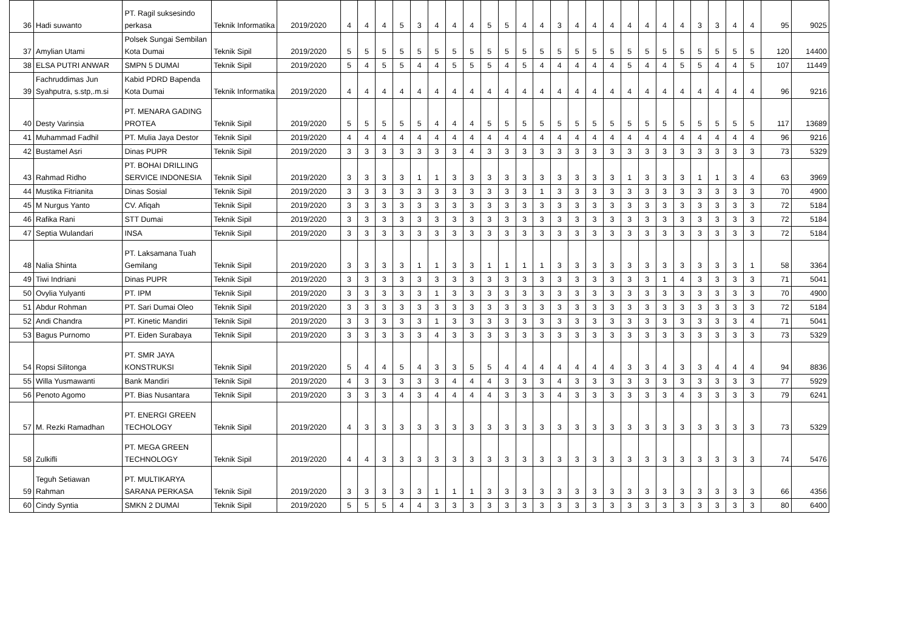| 36 | Hadi suwanto | PT. Ragil suksesindo perkasa | Teknik Informatika | 2019/2020 | 4 | 4 | 4 | 5 | 3 | 4 | 4 | 4 | 5 | 5 | 4 | 4 | 3 | 4 | 4 | 4 | 4 | 4 | 4 | 4 | 3 | 3 | 4 | 4 | 95 | 9025 |
| 37 | Amylian Utami | Polsek Sungai Sembilan Kota Dumai | Teknik Sipil | 2019/2020 | 5 | 5 | 5 | 5 | 5 | 5 | 5 | 5 | 5 | 5 | 5 | 5 | 5 | 5 | 5 | 5 | 5 | 5 | 5 | 5 | 5 | 5 | 5 | 5 | 120 | 14400 |
| 38 | ELSA PUTRI ANWAR | SMPN 5 DUMAI | Teknik Sipil | 2019/2020 | 5 | 4 | 5 | 5 | 4 | 4 | 5 | 5 | 5 | 4 | 5 | 4 | 4 | 4 | 4 | 4 | 5 | 4 | 4 | 5 | 5 | 4 | 4 | 5 | 107 | 11449 |
| 39 | Fachruddimas Jun Syahputra, s.stp,.m.si | Kabid PDRD Bapenda Kota Dumai | Teknik Informatika | 2019/2020 | 4 | 4 | 4 | 4 | 4 | 4 | 4 | 4 | 4 | 4 | 4 | 4 | 4 | 4 | 4 | 4 | 4 | 4 | 4 | 4 | 4 | 4 | 4 | 4 | 96 | 9216 |
| 40 | Desty Varinsia | PT. MENARA GADING PROTEA | Teknik Sipil | 2019/2020 | 5 | 5 | 5 | 5 | 5 | 4 | 4 | 4 | 5 | 5 | 5 | 5 | 5 | 5 | 5 | 5 | 5 | 5 | 5 | 5 | 5 | 5 | 5 | 5 | 117 | 13689 |
| 41 | Muhammad Fadhil | PT. Mulia Jaya Destor | Teknik Sipil | 2019/2020 | 4 | 4 | 4 | 4 | 4 | 4 | 4 | 4 | 4 | 4 | 4 | 4 | 4 | 4 | 4 | 4 | 4 | 4 | 4 | 4 | 4 | 4 | 4 | 4 | 96 | 9216 |
| 42 | Bustamel Asri | Dinas PUPR | Teknik Sipil | 2019/2020 | 3 | 3 | 3 | 3 | 3 | 3 | 3 | 4 | 3 | 3 | 3 | 3 | 3 | 3 | 3 | 3 | 3 | 3 | 3 | 3 | 3 | 3 | 3 | 3 | 73 | 5329 |
| 43 | Rahmad Ridho | PT. BOHAI DRILLING SERVICE INDONESIA | Teknik Sipil | 2019/2020 | 3 | 3 | 3 | 3 | 1 | 1 | 3 | 3 | 3 | 3 | 3 | 3 | 3 | 3 | 3 | 3 | 1 | 3 | 3 | 3 | 1 | 1 | 3 | 4 | 63 | 3969 |
| 44 | Mustika Fitrianita | Dinas Sosial | Teknik Sipil | 2019/2020 | 3 | 3 | 3 | 3 | 3 | 3 | 3 | 3 | 3 | 3 | 3 | 1 | 3 | 3 | 3 | 3 | 3 | 3 | 3 | 3 | 3 | 3 | 3 | 3 | 70 | 4900 |
| 45 | M Nurgus Yanto | CV. Afiqah | Teknik Sipil | 2019/2020 | 3 | 3 | 3 | 3 | 3 | 3 | 3 | 3 | 3 | 3 | 3 | 3 | 3 | 3 | 3 | 3 | 3 | 3 | 3 | 3 | 3 | 3 | 3 | 3 | 72 | 5184 |
| 46 | Rafika Rani | STT Dumai | Teknik Sipil | 2019/2020 | 3 | 3 | 3 | 3 | 3 | 3 | 3 | 3 | 3 | 3 | 3 | 3 | 3 | 3 | 3 | 3 | 3 | 3 | 3 | 3 | 3 | 3 | 3 | 3 | 72 | 5184 |
| 47 | Septia Wulandari | INSA | Teknik Sipil | 2019/2020 | 3 | 3 | 3 | 3 | 3 | 3 | 3 | 3 | 3 | 3 | 3 | 3 | 3 | 3 | 3 | 3 | 3 | 3 | 3 | 3 | 3 | 3 | 3 | 3 | 72 | 5184 |
| 48 | Nalia Shinta | PT. Laksamana Tuah Gemilang | Teknik Sipil | 2019/2020 | 3 | 3 | 3 | 3 | 1 | 1 | 3 | 3 | 1 | 1 | 1 | 1 | 3 | 3 | 3 | 3 | 3 | 3 | 3 | 3 | 3 | 3 | 3 | 1 | 58 | 3364 |
| 49 | Tiwi Indriani | Dinas PUPR | Teknik Sipil | 2019/2020 | 3 | 3 | 3 | 3 | 3 | 3 | 3 | 3 | 3 | 3 | 3 | 3 | 3 | 3 | 3 | 3 | 3 | 3 | 1 | 4 | 3 | 3 | 3 | 3 | 71 | 5041 |
| 50 | Ovylia Yulyanti | PT. IPM | Teknik Sipil | 2019/2020 | 3 | 3 | 3 | 3 | 3 | 1 | 3 | 3 | 3 | 3 | 3 | 3 | 3 | 3 | 3 | 3 | 3 | 3 | 3 | 3 | 3 | 3 | 3 | 3 | 70 | 4900 |
| 51 | Abdur Rohman | PT. Sari Dumai Oleo | Teknik Sipil | 2019/2020 | 3 | 3 | 3 | 3 | 3 | 3 | 3 | 3 | 3 | 3 | 3 | 3 | 3 | 3 | 3 | 3 | 3 | 3 | 3 | 3 | 3 | 3 | 3 | 3 | 72 | 5184 |
| 52 | Andi Chandra | PT. Kinetic Mandiri | Teknik Sipil | 2019/2020 | 3 | 3 | 3 | 3 | 3 | 1 | 3 | 3 | 3 | 3 | 3 | 3 | 3 | 3 | 3 | 3 | 3 | 3 | 3 | 3 | 3 | 3 | 3 | 4 | 71 | 5041 |
| 53 | Bagus Purnomo | PT. Eiden Surabaya | Teknik Sipil | 2019/2020 | 3 | 3 | 3 | 3 | 3 | 4 | 3 | 3 | 3 | 3 | 3 | 3 | 3 | 3 | 3 | 3 | 3 | 3 | 3 | 3 | 3 | 3 | 3 | 3 | 73 | 5329 |
| 54 | Ropsi Silitonga | PT. SMR JAYA KONSTRUKSI | Teknik Sipil | 2019/2020 | 5 | 4 | 4 | 5 | 4 | 3 | 3 | 5 | 5 | 4 | 4 | 4 | 4 | 4 | 4 | 4 | 3 | 3 | 4 | 3 | 3 | 4 | 4 | 4 | 94 | 8836 |
| 55 | Willa Yusmawanti | Bank Mandiri | Teknik Sipil | 2019/2020 | 4 | 3 | 3 | 3 | 3 | 3 | 4 | 4 | 4 | 3 | 3 | 3 | 4 | 3 | 3 | 3 | 3 | 3 | 3 | 3 | 3 | 3 | 3 | 3 | 77 | 5929 |
| 56 | Penoto Agomo | PT. Bias Nusantara | Teknik Sipil | 2019/2020 | 3 | 3 | 3 | 4 | 3 | 4 | 4 | 4 | 4 | 3 | 3 | 3 | 4 | 3 | 3 | 3 | 3 | 3 | 3 | 4 | 3 | 3 | 3 | 3 | 79 | 6241 |
| 57 | M. Rezki Ramadhan | PT. ENERGI GREEN TECHOLOGY | Teknik Sipil | 2019/2020 | 4 | 3 | 3 | 3 | 3 | 3 | 3 | 3 | 3 | 3 | 3 | 3 | 3 | 3 | 3 | 3 | 3 | 3 | 3 | 3 | 3 | 3 | 3 | 3 | 73 | 5329 |
| 58 | Zulkifli | PT. MEGA GREEN TECHNOLOGY | Teknik Sipil | 2019/2020 | 4 | 4 | 3 | 3 | 3 | 3 | 3 | 3 | 3 | 3 | 3 | 3 | 3 | 3 | 3 | 3 | 3 | 3 | 3 | 3 | 3 | 3 | 3 | 3 | 74 | 5476 |
| 59 | Teguh Setiawan Rahman | PT. MULTIKARYA SARANA PERKASA | Teknik Sipil | 2019/2020 | 3 | 3 | 3 | 3 | 3 | 1 | 1 | 1 | 3 | 3 | 3 | 3 | 3 | 3 | 3 | 3 | 3 | 3 | 3 | 3 | 3 | 3 | 3 | 3 | 66 | 4356 |
| 60 | Cindy Syntia | SMKN 2 DUMAI | Teknik Sipil | 2019/2020 | 5 | 5 | 5 | 4 | 4 | 3 | 3 | 3 | 3 | 3 | 3 | 3 | 3 | 3 | 3 | 3 | 3 | 3 | 3 | 3 | 3 | 3 | 3 | 3 | 80 | 6400 |